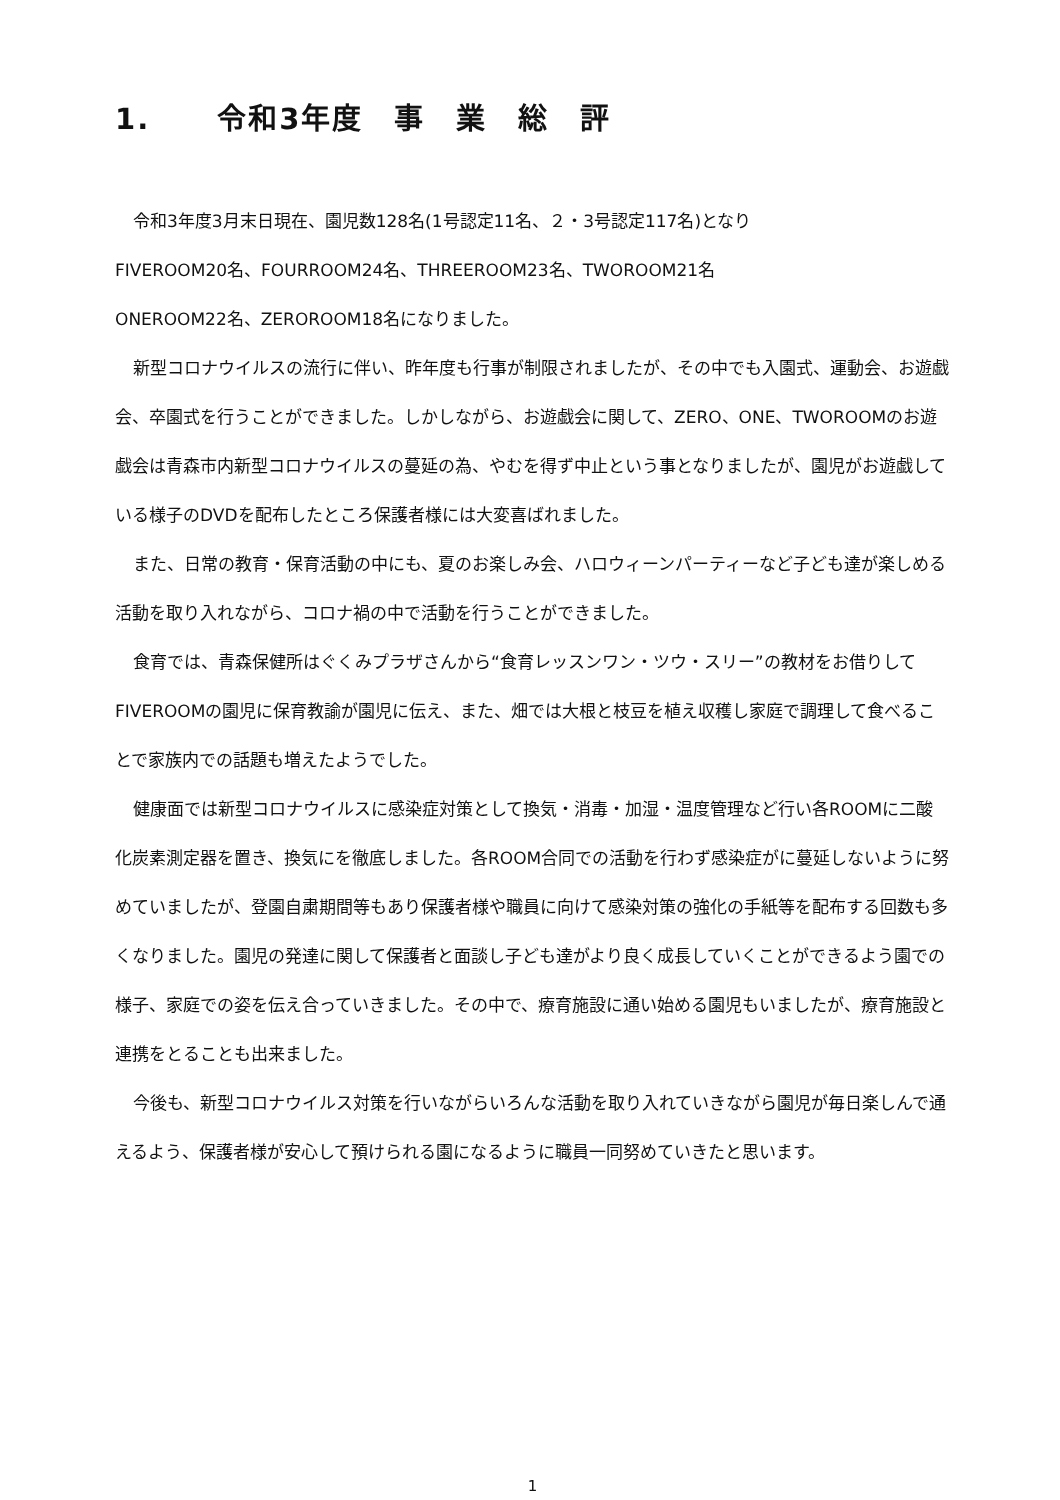1. 令和3年度　事　業　総　評
令和3年度3月末日現在、園児数128名(1号認定11名、２・3号認定117名)となり
FIVEROOM20名、FOURROOM24名、THREEROOM23名、TWOROOM21名
ONEROOM22名、ZEROROOM18名になりました。
新型コロナウイルスの流行に伴い、昨年度も行事が制限されましたが、その中でも入園式、運動会、お遊戯会、卒園式を行うことができました。しかしながら、お遊戯会に関して、ZERO、ONE、TWOROOMのお遊戯会は青森市内新型コロナウイルスの蔓延の為、やむを得ず中止という事となりましたが、園児がお遊戯している様子のDVDを配布したところ保護者様には大変喜ばれました。
また、日常の教育・保育活動の中にも、夏のお楽しみ会、ハロウィーンパーティーなど子ども達が楽しめる活動を取り入れながら、コロナ禍の中で活動を行うことができました。
食育では、青森保健所はぐくみプラザさんから“食育レッスンワン・ツウ・スリー”の教材をお借りしてFIVEROOMの園児に保育教諭が園児に伝え、また、畑では大根と枝豆を植え収穫し家庭で調理して食べることで家族内での話題も増えたようでした。
健康面では新型コロナウイルスに感染症対策として換気・消毒・加湿・温度管理など行い各ROOMに二酸化炭素測定器を置き、換気にを徹底しました。各ROOM合同での活動を行わず感染症がに蔓延しないように努めていましたが、登園自粛期間等もあり保護者様や職員に向けて感染対策の強化の手紙等を配布する回数も多くなりました。園児の発達に関して保護者と面談し子ども達がより良く成長していくことができるよう園での様子、家庭での姿を伝え合っていきました。その中で、療育施設に通い始める園児もいましたが、療育施設と連携をとることも出来ました。
今後も、新型コロナウイルス対策を行いながらいろんな活動を取り入れていきながら園児が毎日楽しんで通えるよう、保護者様が安心して預けられる園になるように職員一同努めていきたと思います。
1